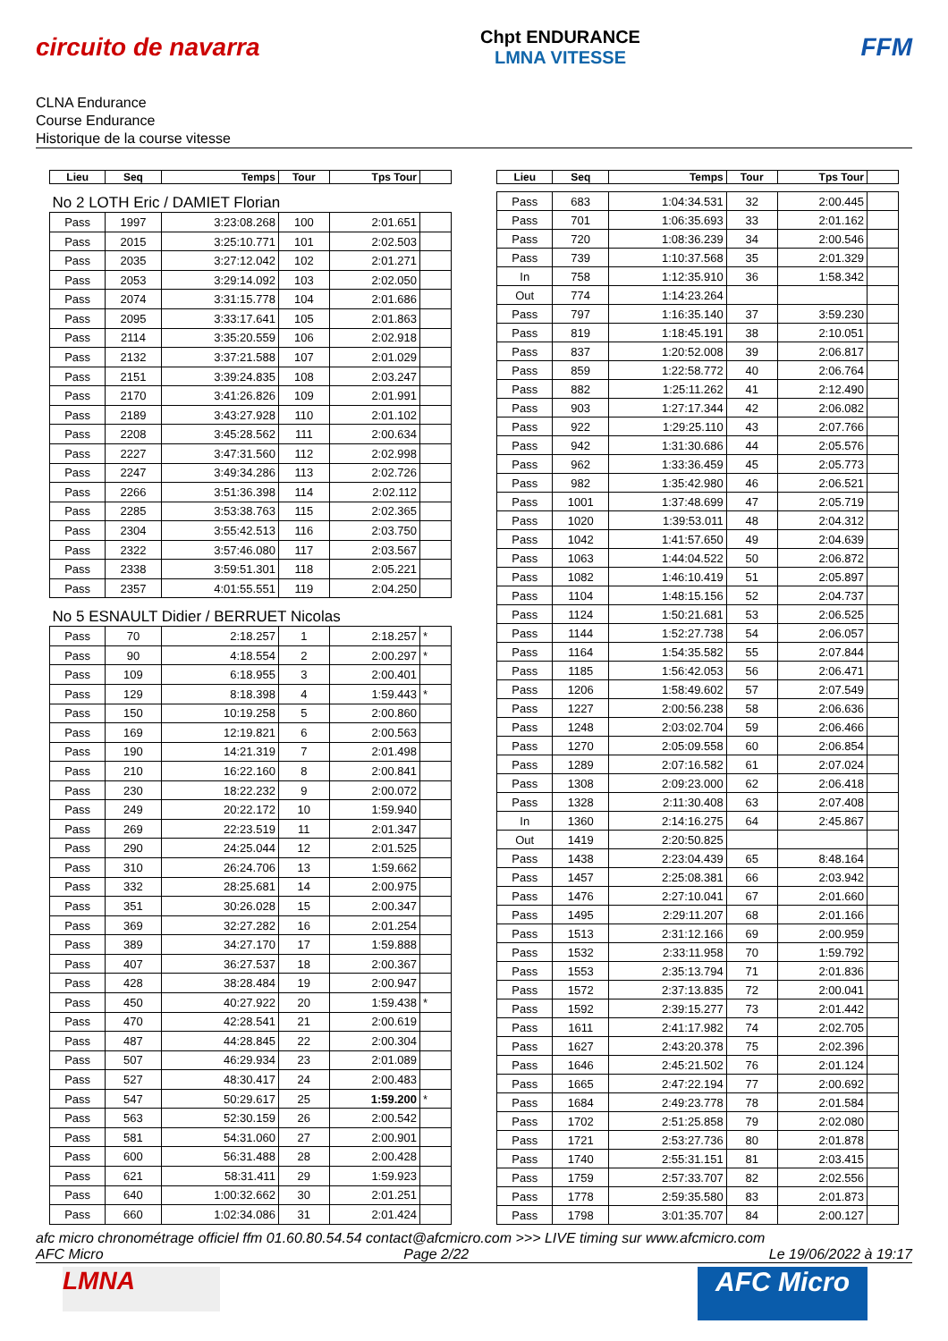circuito de navarra
Chpt ENDURANCE
LMNA VITESSE
FFM
CLNA Endurance
Course Endurance
Historique de la course vitesse
| Lieu | Seq | Temps | Tour | Tps Tour | |
| --- | --- | --- | --- | --- | --- |
| No 2 LOTH Eric / DAMIET Florian | | | | | |
| Pass | 1997 | 3:23:08.268 | 100 | 2:01.651 | |
| Pass | 2015 | 3:25:10.771 | 101 | 2:02.503 | |
| Pass | 2035 | 3:27:12.042 | 102 | 2:01.271 | |
| Pass | 2053 | 3:29:14.092 | 103 | 2:02.050 | |
| Pass | 2074 | 3:31:15.778 | 104 | 2:01.686 | |
| Pass | 2095 | 3:33:17.641 | 105 | 2:01.863 | |
| Pass | 2114 | 3:35:20.559 | 106 | 2:02.918 | |
| Pass | 2132 | 3:37:21.588 | 107 | 2:01.029 | |
| Pass | 2151 | 3:39:24.835 | 108 | 2:03.247 | |
| Pass | 2170 | 3:41:26.826 | 109 | 2:01.991 | |
| Pass | 2189 | 3:43:27.928 | 110 | 2:01.102 | |
| Pass | 2208 | 3:45:28.562 | 111 | 2:00.634 | |
| Pass | 2227 | 3:47:31.560 | 112 | 2:02.998 | |
| Pass | 2247 | 3:49:34.286 | 113 | 2:02.726 | |
| Pass | 2266 | 3:51:36.398 | 114 | 2:02.112 | |
| Pass | 2285 | 3:53:38.763 | 115 | 2:02.365 | |
| Pass | 2304 | 3:55:42.513 | 116 | 2:03.750 | |
| Pass | 2322 | 3:57:46.080 | 117 | 2:03.567 | |
| Pass | 2338 | 3:59:51.301 | 118 | 2:05.221 | |
| Pass | 2357 | 4:01:55.551 | 119 | 2:04.250 | |
| No 5 ESNAULT Didier / BERRUET Nicolas | | | | | |
| Pass | 70 | 2:18.257 | 1 | 2:18.257 | * |
| Pass | 90 | 4:18.554 | 2 | 2:00.297 | * |
| Pass | 109 | 6:18.955 | 3 | 2:00.401 | |
| Pass | 129 | 8:18.398 | 4 | 1:59.443 | * |
| Pass | 150 | 10:19.258 | 5 | 2:00.860 | |
| Pass | 169 | 12:19.821 | 6 | 2:00.563 | |
| Pass | 190 | 14:21.319 | 7 | 2:01.498 | |
| Pass | 210 | 16:22.160 | 8 | 2:00.841 | |
| Pass | 230 | 18:22.232 | 9 | 2:00.072 | |
| Pass | 249 | 20:22.172 | 10 | 1:59.940 | |
| Pass | 269 | 22:23.519 | 11 | 2:01.347 | |
| Pass | 290 | 24:25.044 | 12 | 2:01.525 | |
| Pass | 310 | 26:24.706 | 13 | 1:59.662 | |
| Pass | 332 | 28:25.681 | 14 | 2:00.975 | |
| Pass | 351 | 30:26.028 | 15 | 2:00.347 | |
| Pass | 369 | 32:27.282 | 16 | 2:01.254 | |
| Pass | 389 | 34:27.170 | 17 | 1:59.888 | |
| Pass | 407 | 36:27.537 | 18 | 2:00.367 | |
| Pass | 428 | 38:28.484 | 19 | 2:00.947 | |
| Pass | 450 | 40:27.922 | 20 | 1:59.438 | * |
| Pass | 470 | 42:28.541 | 21 | 2:00.619 | |
| Pass | 487 | 44:28.845 | 22 | 2:00.304 | |
| Pass | 507 | 46:29.934 | 23 | 2:01.089 | |
| Pass | 527 | 48:30.417 | 24 | 2:00.483 | |
| Pass | 547 | 50:29.617 | 25 | 1:59.200 | * |
| Pass | 563 | 52:30.159 | 26 | 2:00.542 | |
| Pass | 581 | 54:31.060 | 27 | 2:00.901 | |
| Pass | 600 | 56:31.488 | 28 | 2:00.428 | |
| Pass | 621 | 58:31.411 | 29 | 1:59.923 | |
| Pass | 640 | 1:00:32.662 | 30 | 2:01.251 | |
| Pass | 660 | 1:02:34.086 | 31 | 2:01.424 | |
| Lieu | Seq | Temps | Tour | Tps Tour | |
| --- | --- | --- | --- | --- | --- |
| Pass | 683 | 1:04:34.531 | 32 | 2:00.445 | |
| Pass | 701 | 1:06:35.693 | 33 | 2:01.162 | |
| Pass | 720 | 1:08:36.239 | 34 | 2:00.546 | |
| Pass | 739 | 1:10:37.568 | 35 | 2:01.329 | |
| In | 758 | 1:12:35.910 | 36 | 1:58.342 | |
| Out | 774 | 1:14:23.264 | | | |
| Pass | 797 | 1:16:35.140 | 37 | 3:59.230 | |
| Pass | 819 | 1:18:45.191 | 38 | 2:10.051 | |
| Pass | 837 | 1:20:52.008 | 39 | 2:06.817 | |
| Pass | 859 | 1:22:58.772 | 40 | 2:06.764 | |
| Pass | 882 | 1:25:11.262 | 41 | 2:12.490 | |
| Pass | 903 | 1:27:17.344 | 42 | 2:06.082 | |
| Pass | 922 | 1:29:25.110 | 43 | 2:07.766 | |
| Pass | 942 | 1:31:30.686 | 44 | 2:05.576 | |
| Pass | 962 | 1:33:36.459 | 45 | 2:05.773 | |
| Pass | 982 | 1:35:42.980 | 46 | 2:06.521 | |
| Pass | 1001 | 1:37:48.699 | 47 | 2:05.719 | |
| Pass | 1020 | 1:39:53.011 | 48 | 2:04.312 | |
| Pass | 1042 | 1:41:57.650 | 49 | 2:04.639 | |
| Pass | 1063 | 1:44:04.522 | 50 | 2:06.872 | |
| Pass | 1082 | 1:46:10.419 | 51 | 2:05.897 | |
| Pass | 1104 | 1:48:15.156 | 52 | 2:04.737 | |
| Pass | 1124 | 1:50:21.681 | 53 | 2:06.525 | |
| Pass | 1144 | 1:52:27.738 | 54 | 2:06.057 | |
| Pass | 1164 | 1:54:35.582 | 55 | 2:07.844 | |
| Pass | 1185 | 1:56:42.053 | 56 | 2:06.471 | |
| Pass | 1206 | 1:58:49.602 | 57 | 2:07.549 | |
| Pass | 1227 | 2:00:56.238 | 58 | 2:06.636 | |
| Pass | 1248 | 2:03:02.704 | 59 | 2:06.466 | |
| Pass | 1270 | 2:05:09.558 | 60 | 2:06.854 | |
| Pass | 1289 | 2:07:16.582 | 61 | 2:07.024 | |
| Pass | 1308 | 2:09:23.000 | 62 | 2:06.418 | |
| Pass | 1328 | 2:11:30.408 | 63 | 2:07.408 | |
| In | 1360 | 2:14:16.275 | 64 | 2:45.867 | |
| Out | 1419 | 2:20:50.825 | | | |
| Pass | 1438 | 2:23:04.439 | 65 | 8:48.164 | |
| Pass | 1457 | 2:25:08.381 | 66 | 2:03.942 | |
| Pass | 1476 | 2:27:10.041 | 67 | 2:01.660 | |
| Pass | 1495 | 2:29:11.207 | 68 | 2:01.166 | |
| Pass | 1513 | 2:31:12.166 | 69 | 2:00.959 | |
| Pass | 1532 | 2:33:11.958 | 70 | 1:59.792 | |
| Pass | 1553 | 2:35:13.794 | 71 | 2:01.836 | |
| Pass | 1572 | 2:37:13.835 | 72 | 2:00.041 | |
| Pass | 1592 | 2:39:15.277 | 73 | 2:01.442 | |
| Pass | 1611 | 2:41:17.982 | 74 | 2:02.705 | |
| Pass | 1627 | 2:43:20.378 | 75 | 2:02.396 | |
| Pass | 1646 | 2:45:21.502 | 76 | 2:01.124 | |
| Pass | 1665 | 2:47:22.194 | 77 | 2:00.692 | |
| Pass | 1684 | 2:49:23.778 | 78 | 2:01.584 | |
| Pass | 1702 | 2:51:25.858 | 79 | 2:02.080 | |
| Pass | 1721 | 2:53:27.736 | 80 | 2:01.878 | |
| Pass | 1740 | 2:55:31.151 | 81 | 2:03.415 | |
| Pass | 1759 | 2:57:33.707 | 82 | 2:02.556 | |
| Pass | 1778 | 2:59:35.580 | 83 | 2:01.873 | |
| Pass | 1798 | 3:01:35.707 | 84 | 2:00.127 | |
afc micro chronométrage officiel ffm 01.60.80.54.54 contact@afcmicro.com >>> LIVE timing sur www.afcmicro.com
AFC Micro Page 2/22 Le 19/06/2022 à 19:17
LMNA
AFC Micro